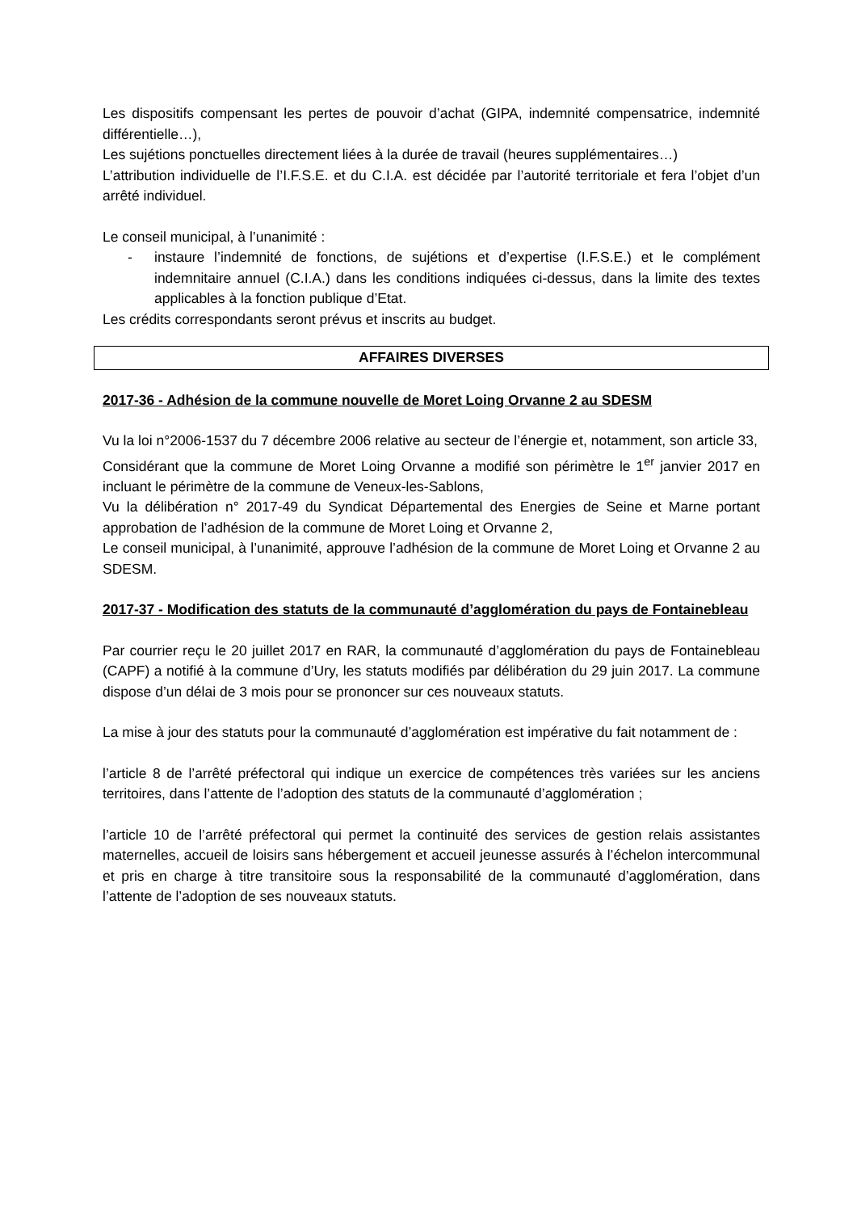Les dispositifs compensant les pertes de pouvoir d’achat (GIPA, indemnité compensatrice, indemnité différentielle…),
Les sujétions ponctuelles directement liées à la durée de travail (heures supplémentaires…)
L’attribution individuelle de l’I.F.S.E. et du C.I.A. est décidée par l’autorité territoriale et fera l’objet d’un arrêté individuel.
Le conseil municipal, à l’unanimité :
- instaure l’indemnité de fonctions, de sujétions et d’expertise (I.F.S.E.) et le complément indemnitaire annuel (C.I.A.) dans les conditions indiquées ci-dessus, dans la limite des textes applicables à la fonction publique d’Etat.
Les crédits correspondants seront prévus et inscrits au budget.
AFFAIRES DIVERSES
2017-36 - Adhésion de la commune nouvelle de Moret Loing Orvanne 2 au SDESM
Vu la loi n°2006-1537 du 7 décembre 2006 relative au secteur de l’énergie et, notamment, son article 33,
Considérant que la commune de Moret Loing Orvanne a modifié son périmètre le 1<sup>er</sup> janvier 2017 en incluant le périmètre de la commune de Veneux-les-Sablons,
Vu la délibération n° 2017-49 du Syndicat Départemental des Energies de Seine et Marne portant approbation de l’adhésion de la commune de Moret Loing et Orvanne 2,
Le conseil municipal, à l’unanimité, approuve l’adhésion de la commune de Moret Loing et Orvanne 2 au SDESM.
2017-37 - Modification des statuts de la communauté d’agglomération du pays de Fontainebleau
Par courrier reçu le 20 juillet 2017 en RAR, la communauté d’agglomération du pays de Fontainebleau (CAPF) a notifié à la commune d’Ury, les statuts modifiés par délibération du 29 juin 2017. La commune dispose d’un délai de 3 mois pour se prononcer sur ces nouveaux statuts.
La mise à jour des statuts pour la communauté d’agglomération est impérative du fait notamment de :
l’article 8 de l’arrêté préfectoral qui indique un exercice de compétences très variées sur les anciens territoires, dans l’attente de l’adoption des statuts de la communauté d’agglomération ;
l’article 10 de l’arrêté préfectoral qui permet la continuité des services de gestion relais assistantes maternelles, accueil de loisirs sans hébergement et accueil jeunesse assurés à l’échelon intercommunal et pris en charge à titre transitoire sous la responsabilité de la communauté d’agglomération, dans l’attente de l’adoption de ses nouveaux statuts.